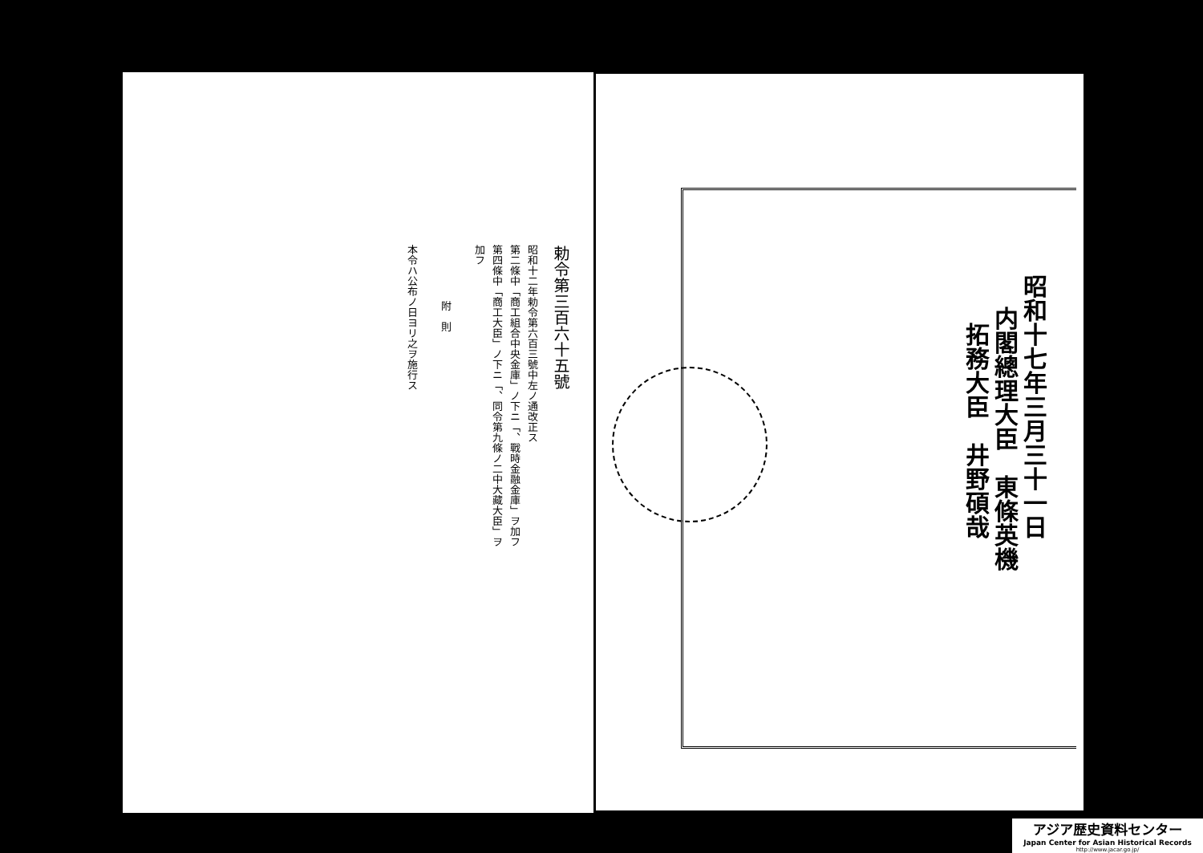勅令第三百六十五號
昭和十二年勅令第六百三號中左ノ通改正ス
第二條中「商工組合中央金庫」ノ下ニ「、戰時金融金庫」ヲ加フ
第四條中「商工大臣」ノ下ニ「、同令第九條ノ二中大藏大臣」ヲ
加フ
附　則
本令ハ公布ノ日ヨリ之ヲ施行ス
昭和十七年三月三十一日
内閣總理大臣　東條英機
拓務大臣　井野碩哉
アジア歴史資料センター
Japan Center for Asian Historical Records
http://www.jacar.go.jp/